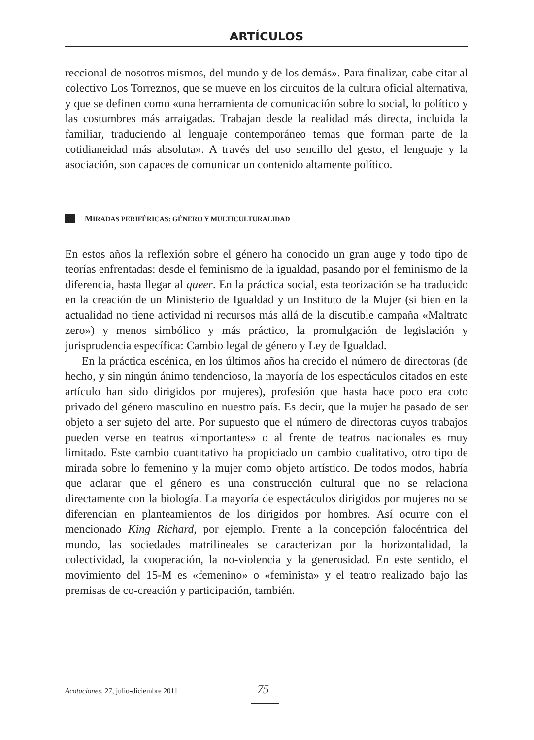ARTÍCULOS
reccional de nosotros mismos, del mundo y de los demás». Para finalizar, cabe citar al colectivo Los Torreznos, que se mueve en los circuitos de la cultura oficial alternativa, y que se definen como «una herramienta de comunicación sobre lo social, lo político y las costumbres más arraigadas. Trabajan desde la realidad más directa, incluida la familiar, traduciendo al lenguaje contemporáneo temas que forman parte de la cotidianeidad más absoluta». A través del uso sencillo del gesto, el lenguaje y la asociación, son capaces de comunicar un contenido altamente político.
MIRADAS PERIFÉRICAS: GÉNERO Y MULTICULTURALIDAD
En estos años la reflexión sobre el género ha conocido un gran auge y todo tipo de teorías enfrentadas: desde el feminismo de la igualdad, pasando por el feminismo de la diferencia, hasta llegar al queer. En la práctica social, esta teorización se ha traducido en la creación de un Ministerio de Igualdad y un Instituto de la Mujer (si bien en la actualidad no tiene actividad ni recursos más allá de la discutible campaña «Maltrato zero») y menos simbólico y más práctico, la promulgación de legislación y jurisprudencia específica: Cambio legal de género y Ley de Igualdad.
En la práctica escénica, en los últimos años ha crecido el número de directoras (de hecho, y sin ningún ánimo tendencioso, la mayoría de los espectáculos citados en este artículo han sido dirigidos por mujeres), profesión que hasta hace poco era coto privado del género masculino en nuestro país. Es decir, que la mujer ha pasado de ser objeto a ser sujeto del arte. Por supuesto que el número de directoras cuyos trabajos pueden verse en teatros «importantes» o al frente de teatros nacionales es muy limitado. Este cambio cuantitativo ha propiciado un cambio cualitativo, otro tipo de mirada sobre lo femenino y la mujer como objeto artístico. De todos modos, habría que aclarar que el género es una construcción cultural que no se relaciona directamente con la biología. La mayoría de espectáculos dirigidos por mujeres no se diferencian en planteamientos de los dirigidos por hombres. Así ocurre con el mencionado King Richard, por ejemplo. Frente a la concepción falocéntrica del mundo, las sociedades matrilineales se caracterizan por la horizontalidad, la colectividad, la cooperación, la no-violencia y la generosidad. En este sentido, el movimiento del 15-M es «femenino» o «feminista» y el teatro realizado bajo las premisas de co-creación y participación, también.
Acotaciones, 27, julio-diciembre 2011 75